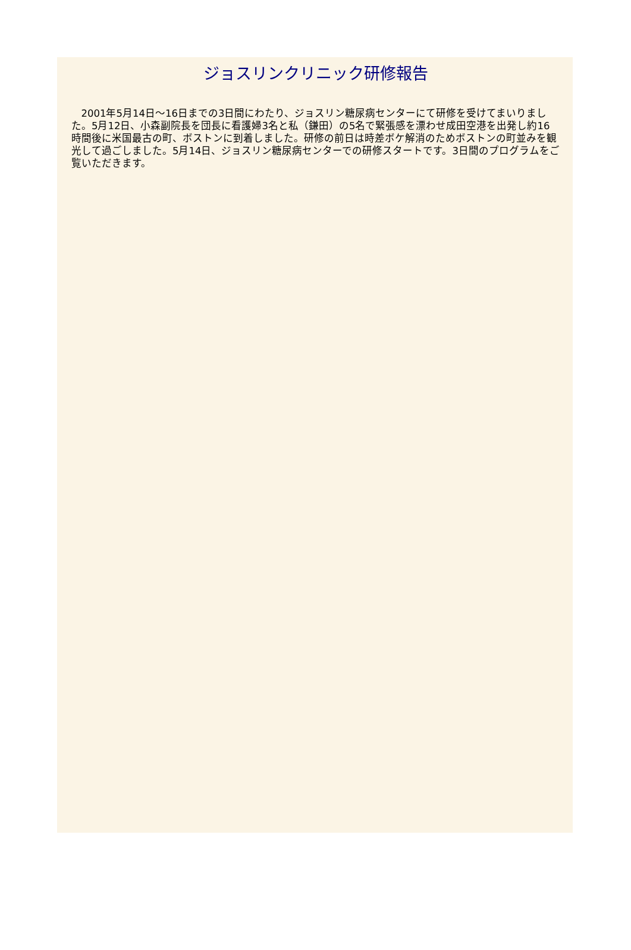ジョスリンクリニック研修報告
2001年5月14日～16日までの3日間にわたり、ジョスリン糖尿病センターにて研修を受けてまいりました。5月12日、小森副院長を団長に看護婦3名と私（鎌田）の5名で緊張感を漂わせ成田空港を出発し約16時間後に米国最古の町、ボストンに到着しました。研修の前日は時差ボケ解消のためボストンの町並みを観光して過ごしました。5月14日、ジョスリン糖尿病センターでの研修スタートです。3日間のプログラムをご覧いただきます。